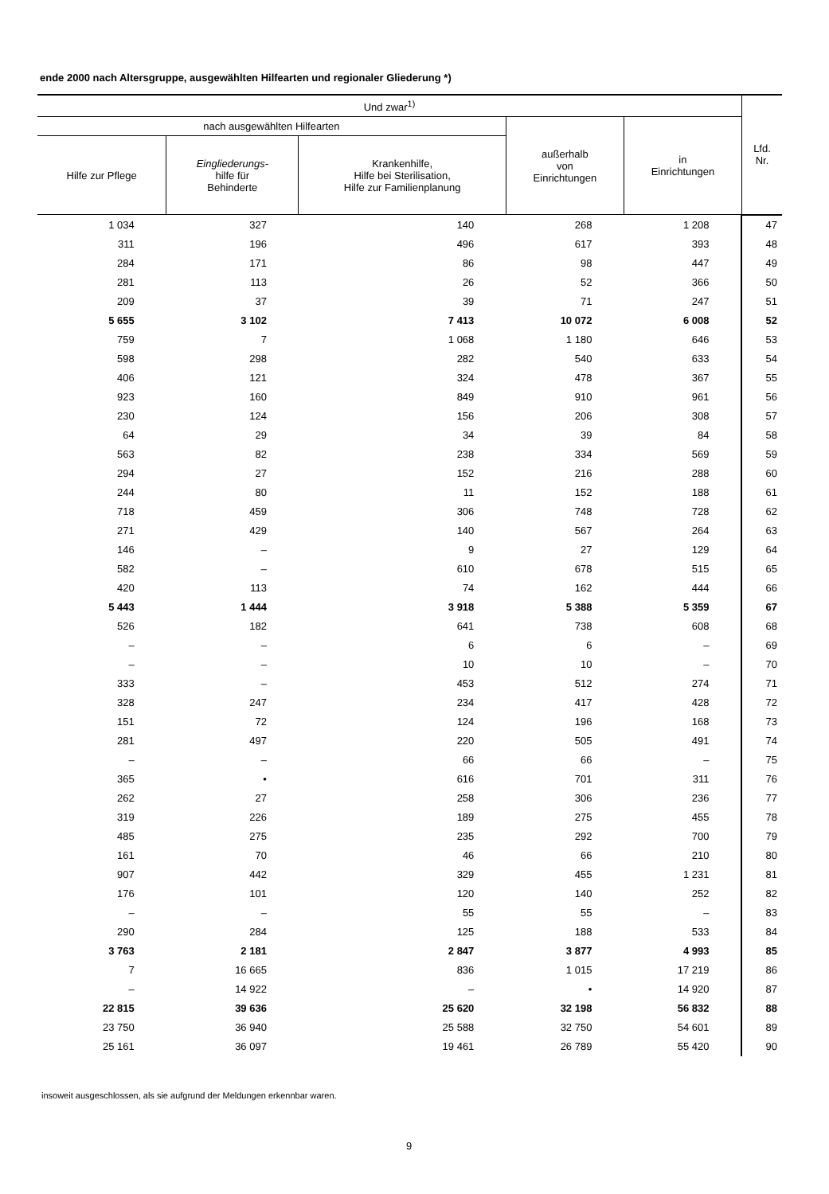ende 2000 nach Altersgruppe, ausgewählten Hilfearten und regionaler Gliederung *)
| Und zwar<sup>1)</sup> | | | | | Lfd. Nr. |
| --- | --- | --- | --- | --- | --- |
| nach ausgewählten Hilfearten | | | außerhalb von Einrichtungen | in Einrichtungen | |
| Hilfe zur Pflege | Eingliederungs- hilfe für Behinderte | Krankenhilfe, Hilfe bei Sterilisation, Hilfe zur Familienplanung | | | |
| 1 034 | 327 | 140 | 268 | 1 208 | 47 |
| 311 | 196 | 496 | 617 | 393 | 48 |
| 284 | 171 | 86 | 98 | 447 | 49 |
| 281 | 113 | 26 | 52 | 366 | 50 |
| 209 | 37 | 39 | 71 | 247 | 51 |
| 5 655 | 3 102 | 7 413 | 10 072 | 6 008 | 52 |
| 759 | 7 | 1 068 | 1 180 | 646 | 53 |
| 598 | 298 | 282 | 540 | 633 | 54 |
| 406 | 121 | 324 | 478 | 367 | 55 |
| 923 | 160 | 849 | 910 | 961 | 56 |
| 230 | 124 | 156 | 206 | 308 | 57 |
| 64 | 29 | 34 | 39 | 84 | 58 |
| 563 | 82 | 238 | 334 | 569 | 59 |
| 294 | 27 | 152 | 216 | 288 | 60 |
| 244 | 80 | 11 | 152 | 188 | 61 |
| 718 | 459 | 306 | 748 | 728 | 62 |
| 271 | 429 | 140 | 567 | 264 | 63 |
| 146 | – | 9 | 27 | 129 | 64 |
| 582 | – | 610 | 678 | 515 | 65 |
| 420 | 113 | 74 | 162 | 444 | 66 |
| 5 443 | 1 444 | 3 918 | 5 388 | 5 359 | 67 |
| 526 | 182 | 641 | 738 | 608 | 68 |
| – | – | 6 | 6 | – | 69 |
| – | – | 10 | 10 | – | 70 |
| 333 | – | 453 | 512 | 274 | 71 |
| 328 | 247 | 234 | 417 | 428 | 72 |
| 151 | 72 | 124 | 196 | 168 | 73 |
| 281 | 497 | 220 | 505 | 491 | 74 |
| – | – | 66 | 66 | – | 75 |
| 365 | • | 616 | 701 | 311 | 76 |
| 262 | 27 | 258 | 306 | 236 | 77 |
| 319 | 226 | 189 | 275 | 455 | 78 |
| 485 | 275 | 235 | 292 | 700 | 79 |
| 161 | 70 | 46 | 66 | 210 | 80 |
| 907 | 442 | 329 | 455 | 1 231 | 81 |
| 176 | 101 | 120 | 140 | 252 | 82 |
| – | – | 55 | 55 | – | 83 |
| 290 | 284 | 125 | 188 | 533 | 84 |
| 3 763 | 2 181 | 2 847 | 3 877 | 4 993 | 85 |
| 7 | 16 665 | 836 | 1 015 | 17 219 | 86 |
| – | 14 922 | – | • | 14 920 | 87 |
| 22 815 | 39 636 | 25 620 | 32 198 | 56 832 | 88 |
| 23 750 | 36 940 | 25 588 | 32 750 | 54 601 | 89 |
| 25 161 | 36 097 | 19 461 | 26 789 | 55 420 | 90 |
insoweit ausgeschlossen, als sie aufgrund der Meldungen erkennbar waren.
9